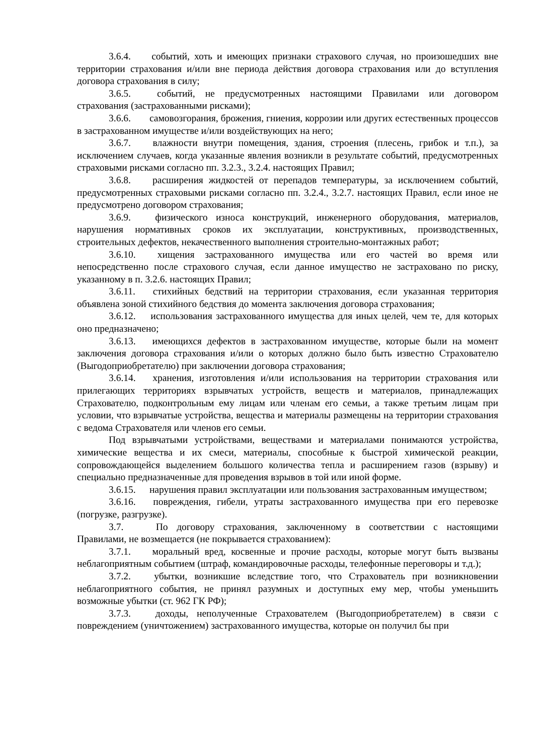3.6.4. событий, хоть и имеющих признаки страхового случая, но произошедших вне территории страхования и/или вне периода действия договора страхования или до вступления договора страхования в силу;
3.6.5. событий, не предусмотренных настоящими Правилами или договором страхования (застрахованными рисками);
3.6.6. самовозгорания, брожения, гниения, коррозии или других естественных процессов в застрахованном имуществе и/или воздействующих на него;
3.6.7. влажности внутри помещения, здания, строения (плесень, грибок и т.п.), за исключением случаев, когда указанные явления возникли в результате событий, предусмотренных страховыми рисками согласно пп. 3.2.3., 3.2.4. настоящих Правил;
3.6.8. расширения жидкостей от перепадов температуры, за исключением событий, предусмотренных страховыми рисками согласно пп. 3.2.4., 3.2.7. настоящих Правил, если иное не предусмотрено договором страхования;
3.6.9. физического износа конструкций, инженерного оборудования, материалов, нарушения нормативных сроков их эксплуатации, конструктивных, производственных, строительных дефектов, некачественного выполнения строительно-монтажных работ;
3.6.10. хищения застрахованного имущества или его частей во время или непосредственно после страхового случая, если данное имущество не застраховано по риску, указанному в п. 3.2.6. настоящих Правил;
3.6.11. стихийных бедствий на территории страхования, если указанная территория объявлена зоной стихийного бедствия до момента заключения договора страхования;
3.6.12. использования застрахованного имущества для иных целей, чем те, для которых оно предназначено;
3.6.13. имеющихся дефектов в застрахованном имуществе, которые были на момент заключения договора страхования и/или о которых должно было быть известно Страхователю (Выгодоприобретателю) при заключении договора страхования;
3.6.14. хранения, изготовления и/или использования на территории страхования или прилегающих территориях взрывчатых устройств, веществ и материалов, принадлежащих Страхователю, подконтрольным ему лицам или членам его семьи, а также третьим лицам при условии, что взрывчатые устройства, вещества и материалы размещены на территории страхования с ведома Страхователя или членов его семьи.
Под взрывчатыми устройствами, веществами и материалами понимаются устройства, химические вещества и их смеси, материалы, способные к быстрой химической реакции, сопровождающейся выделением большого количества тепла и расширением газов (взрыву) и специально предназначенные для проведения взрывов в той или иной форме.
3.6.15. нарушения правил эксплуатации или пользования застрахованным имуществом;
3.6.16. повреждения, гибели, утраты застрахованного имущества при его перевозке (погрузке, разгрузке).
3.7. По договору страхования, заключенному в соответствии с настоящими Правилами, не возмещается (не покрывается страхованием):
3.7.1. моральный вред, косвенные и прочие расходы, которые могут быть вызваны неблагоприятным событием (штраф, командировочные расходы, телефонные переговоры и т.д.);
3.7.2. убытки, возникшие вследствие того, что Страхователь при возникновении неблагоприятного события, не принял разумных и доступных ему мер, чтобы уменьшить возможные убытки (ст. 962 ГК РФ);
3.7.3. доходы, неполученные Страхователем (Выгодоприобретателем) в связи с повреждением (уничтожением) застрахованного имущества, которые он получил бы при